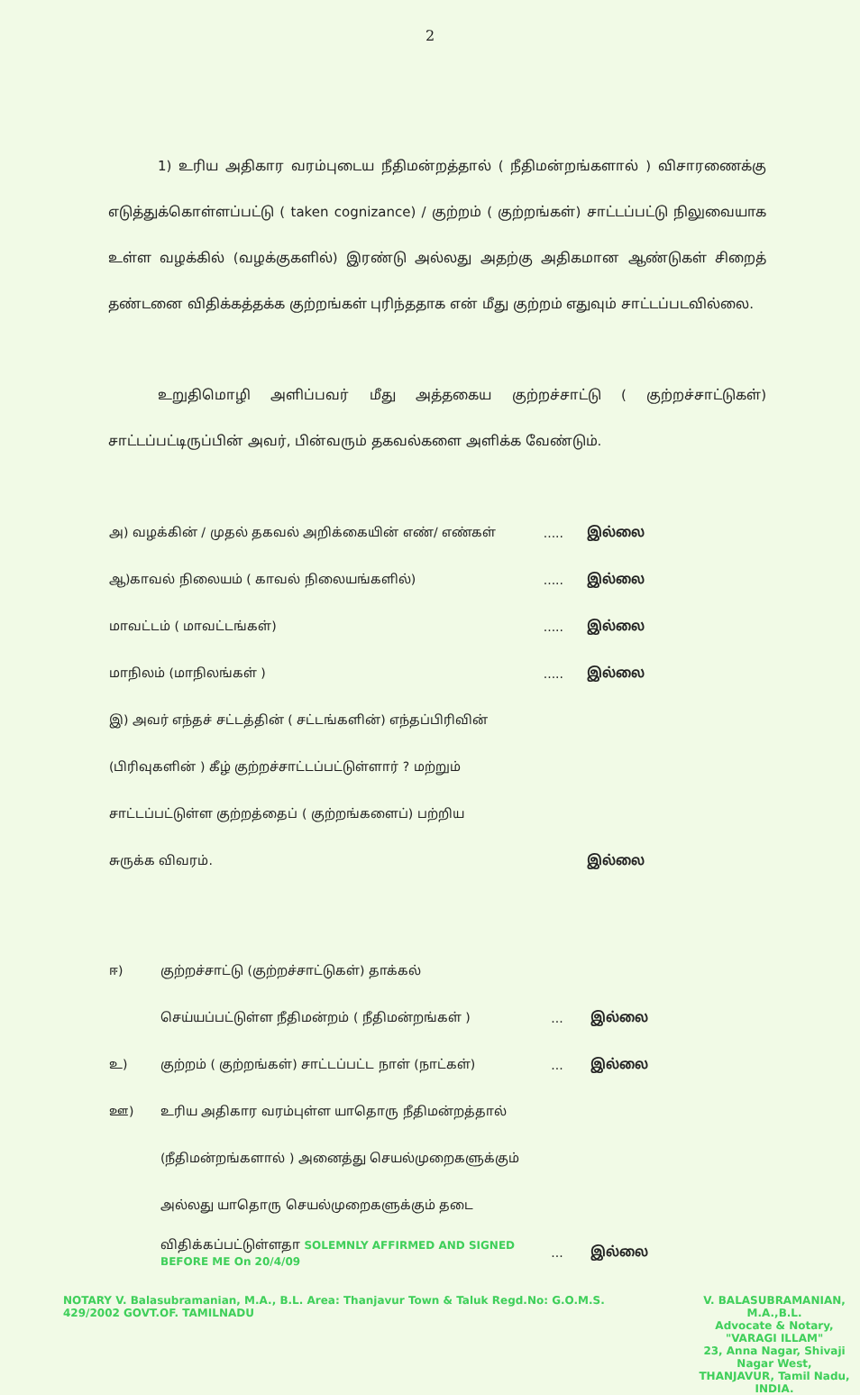2
1) உரிய அதிகார வரம்புடைய நீதிமன்றத்தால் ( நீதிமன்றங்களால் ) விசாரணைக்கு எடுத்துக்கொள்ளப்பட்டு ( taken cognizance) / குற்றம் ( குற்றங்கள்) சாட்டப்பட்டு நிலுவையாக உள்ள வழக்கில் (வழக்குகளில்) இரண்டு அல்லது அதற்கு அதிகமான ஆண்டுகள் சிறைத் தண்டனை விதிக்கத்தக்க குற்றங்கள் புரிந்ததாக என் மீது குற்றம் எதுவும் சாட்டப்படவில்லை.
உறுதிமொழி அளிப்பவர் மீது அத்தகைய குற்றச்சாட்டு ( குற்றச்சாட்டுகள்) சாட்டப்பட்டிருப்பின் அவர், பின்வரும் தகவல்களை அளிக்க வேண்டும்.
| அ) வழக்கின் / முதல் தகவல் அறிக்கையின் எண்/ எண்கள் | ..... | இல்லை |
| ஆ)காவல் நிலையம் ( காவல் நிலையங்களில்) | ..... | இல்லை |
| மாவட்டம் ( மாவட்டங்கள்) | ..... | இல்லை |
| மாநிலம் (மாநிலங்கள் ) | ..... | இல்லை |
| இ) அவர் எந்தச் சட்டத்தின் ( சட்டங்களின்) எந்தப்பிரிவின் | | |
| (பிரிவுகளின் ) கீழ் குற்றச்சாட்டப்பட்டுள்ளார் ? மற்றும் | | |
| சாட்டப்பட்டுள்ள குற்றத்தைப் ( குற்றங்களைப்) பற்றிய | | |
| சுருக்க விவரம். | | இல்லை |
| ஈ) | குற்றச்சாட்டு (குற்றச்சாட்டுகள்) தாக்கல் | | |
| | செய்யப்பட்டுள்ள நீதிமன்றம் ( நீதிமன்றங்கள் ) | ... | இல்லை |
| உ) | குற்றம் ( குற்றங்கள்) சாட்டப்பட்ட நாள் (நாட்கள்) | ... | இல்லை |
| ஊ) | உரிய அதிகார வரம்புள்ள யாதொரு நீதிமன்றத்தால் | | |
| | (நீதிமன்றங்களால் ) அனைத்து செயல்முறைகளுக்கும் | | |
| | அல்லது யாதொரு செயல்முறைகளுக்கும் தடை | | |
| | விதிக்கப்பட்டுள்ளதா SOLEMNLY AFFIRMED AND SIGNED BEFORE ME On 20/4/09 | ... | இல்லை |
NOTARY V. Balasubramanian, M.A., B.L. Area: Thanjavur Town & Taluk Regd.No: G.O.M.S. 429/2002 GOVT.OF. TAMILNADU
V. BALASUBRAMANIAN, M.A.,B.L.
Advocate & Notary,
"VARAGI ILLAM"
23, Anna Nagar, Shivaji Nagar West,
THANJAVUR, Tamil Nadu, INDIA.